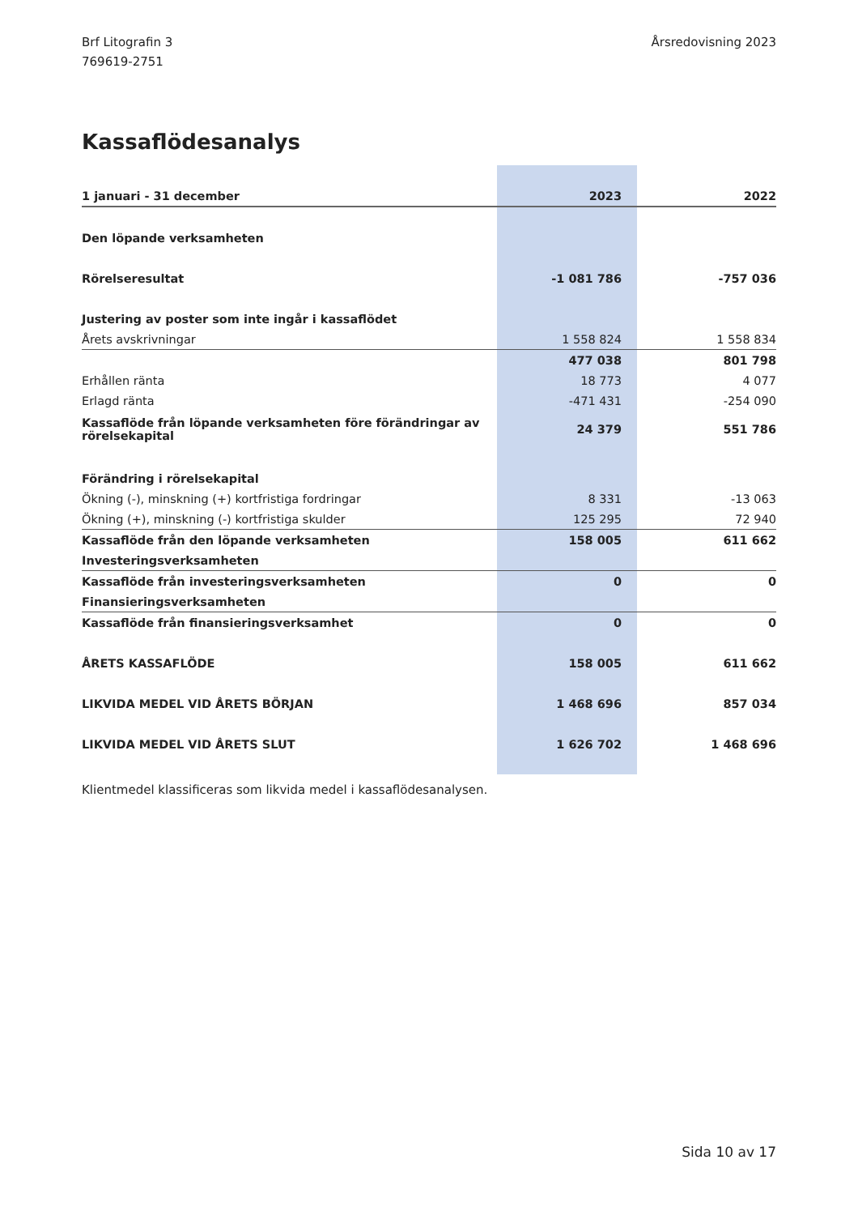Brf Litografin 3
769619-2751
Årsredovisning 2023
Kassaflödesanalys
| 1 januari - 31 december | 2023 | 2022 |
| --- | --- | --- |
| Den löpande verksamheten | | |
| Rörelseresultat | -1 081 786 | -757 036 |
| Justering av poster som inte ingår i kassaflödet | | |
| Årets avskrivningar | 1 558 824 | 1 558 834 |
| | 477 038 | 801 798 |
| Erhållen ränta | 18 773 | 4 077 |
| Erlagd ränta | -471 431 | -254 090 |
| Kassaflöde från löpande verksamheten före förändringar av rörelsekapital | 24 379 | 551 786 |
| Förändring i rörelsekapital | | |
| Ökning (-), minskning (+) kortfristiga fordringar | 8 331 | -13 063 |
| Ökning (+), minskning (-) kortfristiga skulder | 125 295 | 72 940 |
| Kassaflöde från den löpande verksamheten | 158 005 | 611 662 |
| Investeringsverksamheten | | |
| Kassaflöde från investeringsverksamheten | 0 | 0 |
| Finansieringsverksamheten | | |
| Kassaflöde från finansieringsverksamhet | 0 | 0 |
| ÅRETS KASSAFLÖDE | 158 005 | 611 662 |
| LIKVIDA MEDEL VID ÅRETS BÖRJAN | 1 468 696 | 857 034 |
| LIKVIDA MEDEL VID ÅRETS SLUT | 1 626 702 | 1 468 696 |
Klientmedel klassificeras som likvida medel i kassaflödesanalysen.
Sida 10 av 17